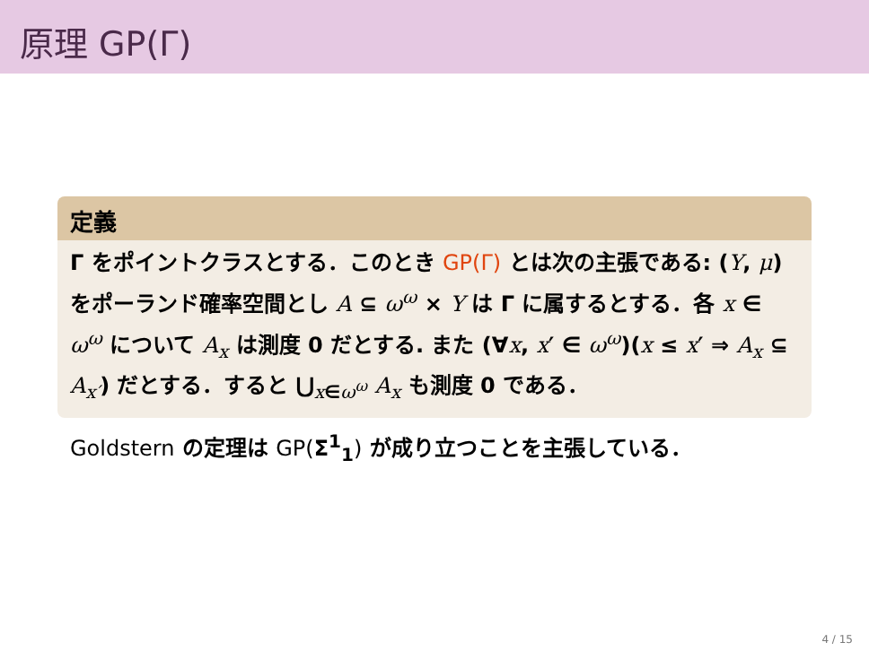原理 GP(Γ)
定義
Γ をポイントクラスとする．このとき GP(Γ) とは次の主張である: (Y, μ) をポーランド確率空間とし A ⊆ ω<sup>ω</sup> × Y は Γ に属するとする．各 x ∈ ω<sup>ω</sup> について A<sub>x</sub> は測度 0 だとする. また (∀x, x′ ∈ ω<sup>ω</sup>)(x ≤ x′ ⇒ A<sub>x</sub> ⊆ A<sub>x′</sub>) だとする．すると ⋃<sub>x∈ω<sup>ω</sup></sub> A<sub>x</sub> も測度 0 である．
Goldstern の定理は GP(Σ<sup>1</sup><sub>1</sub>) が成り立つことを主張している．
4 / 15